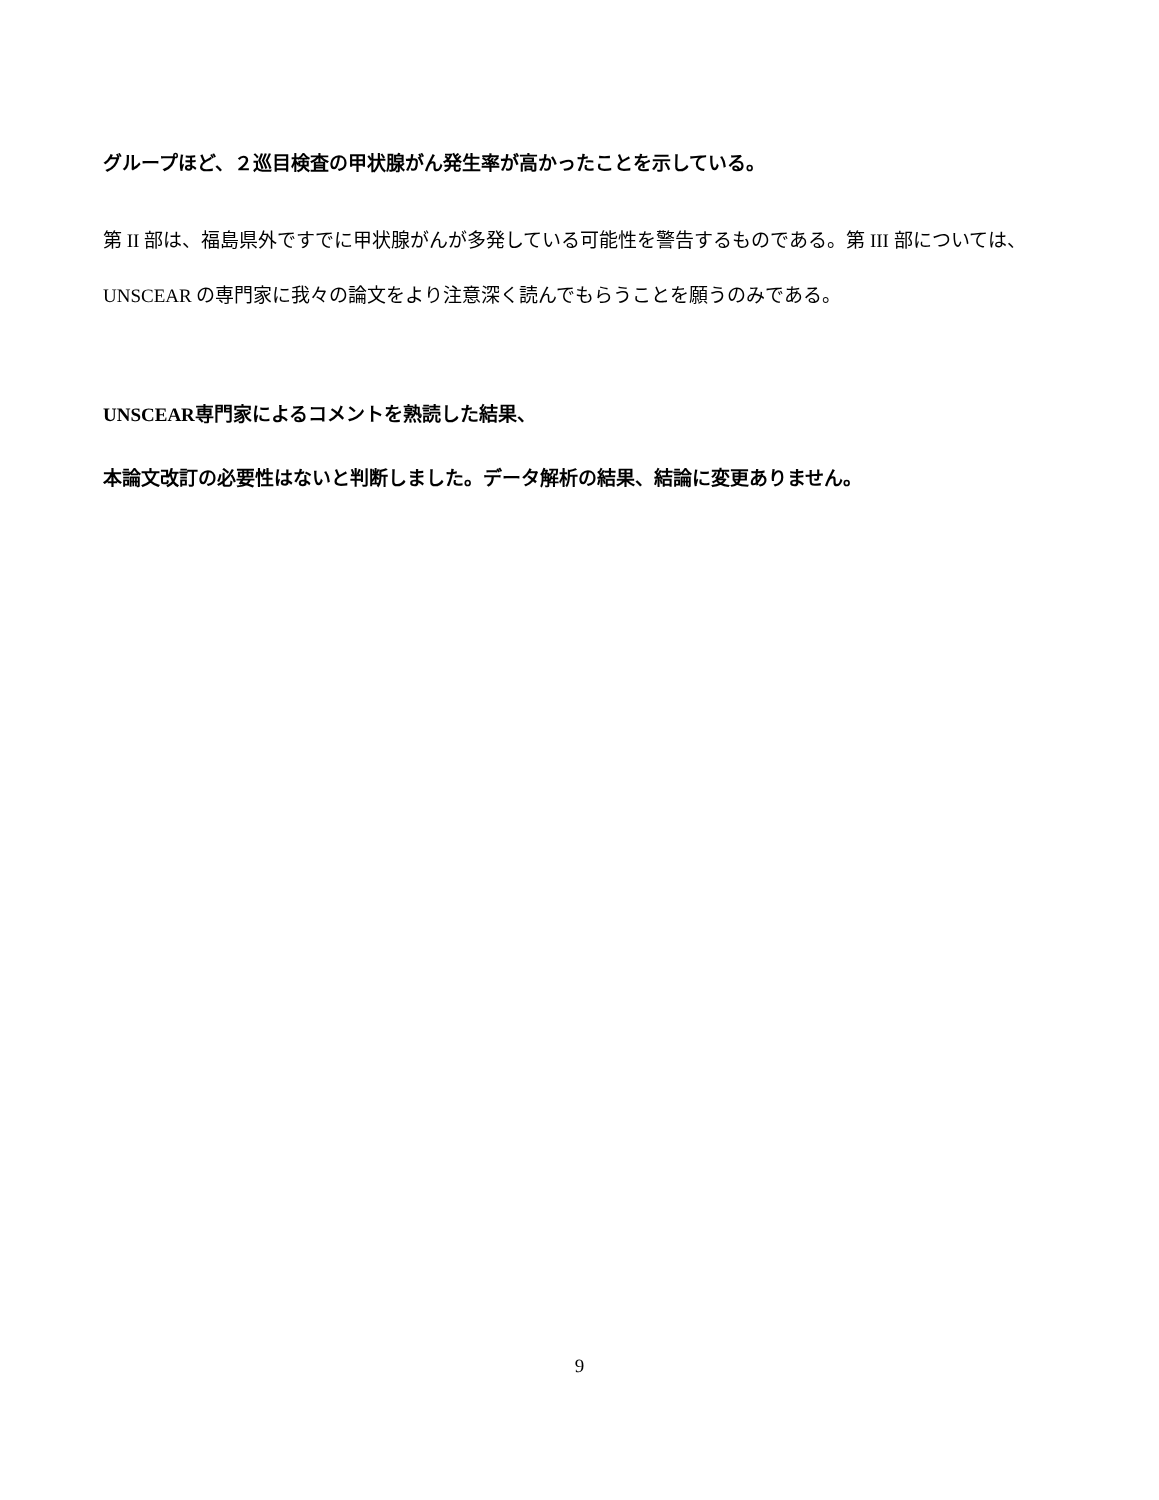グループほど、２巡目検査の甲状腺がん発生率が高かったことを示している。
第 II 部は、福島県外ですでに甲状腺がんが多発している可能性を警告するものである。第 III 部については、UNSCEAR の専門家に我々の論文をより注意深く読んでもらうことを願うのみである。
UNSCEAR専門家によるコメントを熟読した結果、
本論文改訂の必要性はないと判断しました。データ解析の結果、結論に変更ありません。
9